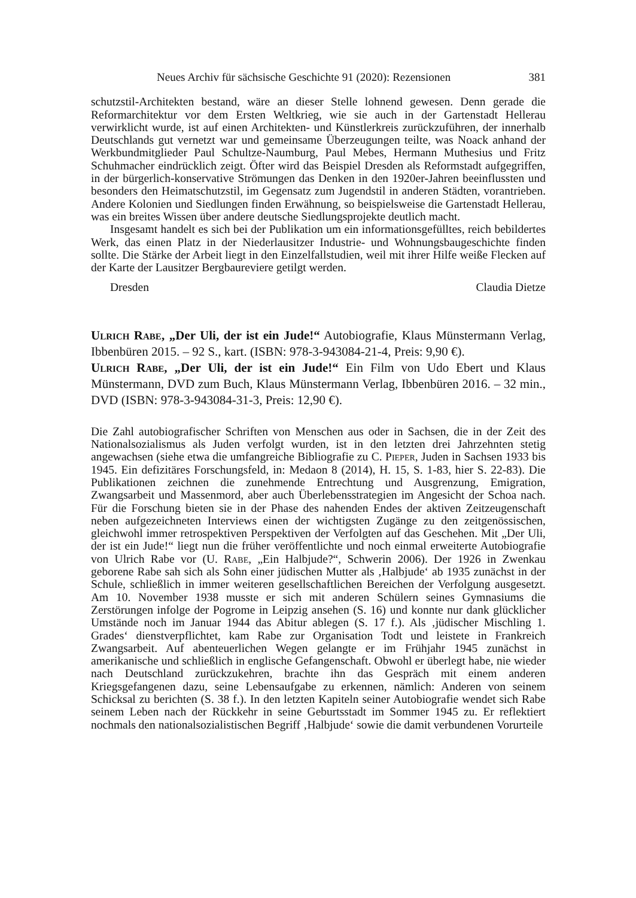Neues Archiv für sächsische Geschichte 91 (2020): Rezensionen 381
schutzstil-Architekten bestand, wäre an dieser Stelle lohnend gewesen. Denn gerade die Reformarchitektur vor dem Ersten Weltkrieg, wie sie auch in der Gartenstadt Hellerau verwirklicht wurde, ist auf einen Architekten- und Künstlerkreis zurückzuführen, der innerhalb Deutschlands gut vernetzt war und gemeinsame Überzeugungen teilte, was Noack anhand der Werkbundmitglieder Paul Schultze-Naumburg, Paul Mebes, Hermann Muthesius und Fritz Schuhmacher eindrücklich zeigt. Öfter wird das Beispiel Dresden als Reformstadt aufgegriffen, in der bürgerlich-konservative Strömungen das Denken in den 1920er-Jahren beeinflussten und besonders den Heimatschutzstil, im Gegensatz zum Jugendstil in anderen Städten, vorantrieben. Andere Kolonien und Siedlungen finden Erwähnung, so beispielsweise die Gartenstadt Hellerau, was ein breites Wissen über andere deutsche Siedlungsprojekte deutlich macht.
Insgesamt handelt es sich bei der Publikation um ein informationsgefülltes, reich bebildertes Werk, das einen Platz in der Niederlausitzer Industrie- und Wohnungsbaugeschichte finden sollte. Die Stärke der Arbeit liegt in den Einzelfallstudien, weil mit ihrer Hilfe weiße Flecken auf der Karte der Lausitzer Bergbaureviere getilgt werden.
Dresden Claudia Dietze
Ulrich Rabe, „Der Uli, der ist ein Jude!“ Autobiografie, Klaus Münstermann Verlag, Ibbenbüren 2015. – 92 S., kart. (ISBN: 978-3-943084-21-4, Preis: 9,90 €).
Ulrich Rabe, „Der Uli, der ist ein Jude!“ Ein Film von Udo Ebert und Klaus Münstermann, DVD zum Buch, Klaus Münstermann Verlag, Ibbenbüren 2016. – 32 min., DVD (ISBN: 978-3-943084-31-3, Preis: 12,90 €).
Die Zahl autobiografischer Schriften von Menschen aus oder in Sachsen, die in der Zeit des Nationalsozialismus als Juden verfolgt wurden, ist in den letzten drei Jahrzehnten stetig angewachsen (siehe etwa die umfangreiche Bibliografie zu C. Pieper, Juden in Sachsen 1933 bis 1945. Ein defizitäres Forschungsfeld, in: Medaon 8 (2014), H. 15, S. 1-83, hier S. 22-83). Die Publikationen zeichnen die zunehmende Entrechtung und Ausgrenzung, Emigration, Zwangsarbeit und Massenmord, aber auch Überlebensstrategien im Angesicht der Schoa nach. Für die Forschung bieten sie in der Phase des nahenden Endes der aktiven Zeitzeugenschaft neben aufgezeichneten Interviews einen der wichtigsten Zugänge zu den zeitgenössischen, gleichwohl immer retrospektiven Perspektiven der Verfolgten auf das Geschehen. Mit „Der Uli, der ist ein Jude!“ liegt nun die früher veröffentlichte und noch einmal erweiterte Autobiografie von Ulrich Rabe vor (U. Rabe, „Ein Halbjude?“, Schwerin 2006). Der 1926 in Zwenkau geborene Rabe sah sich als Sohn einer jüdischen Mutter als ‚Halbjude‘ ab 1935 zunächst in der Schule, schließlich in immer weiteren gesellschaftlichen Bereichen der Verfolgung ausgesetzt. Am 10. November 1938 musste er sich mit anderen Schülern seines Gymnasiums die Zerstörungen infolge der Pogrome in Leipzig ansehen (S. 16) und konnte nur dank glücklicher Umstände noch im Januar 1944 das Abitur ablegen (S. 17 f.). Als ‚jüdischer Mischling 1. Grades‘ dienstverpflichtet, kam Rabe zur Organisation Todt und leistete in Frankreich Zwangsarbeit. Auf abenteuerlichen Wegen gelangte er im Frühjahr 1945 zunächst in amerikanische und schließlich in englische Gefangenschaft. Obwohl er überlegt habe, nie wieder nach Deutschland zurückzukehren, brachte ihn das Gespräch mit einem anderen Kriegsgefangenen dazu, seine Lebensaufgabe zu erkennen, nämlich: Anderen von seinem Schicksal zu berichten (S. 38 f.). In den letzten Kapiteln seiner Autobiografie wendet sich Rabe seinem Leben nach der Rückkehr in seine Geburtsstadt im Sommer 1945 zu. Er reflektiert nochmals den nationalsozialistischen Begriff ‚Halbjude‘ sowie die damit verbundenen Vorurteile